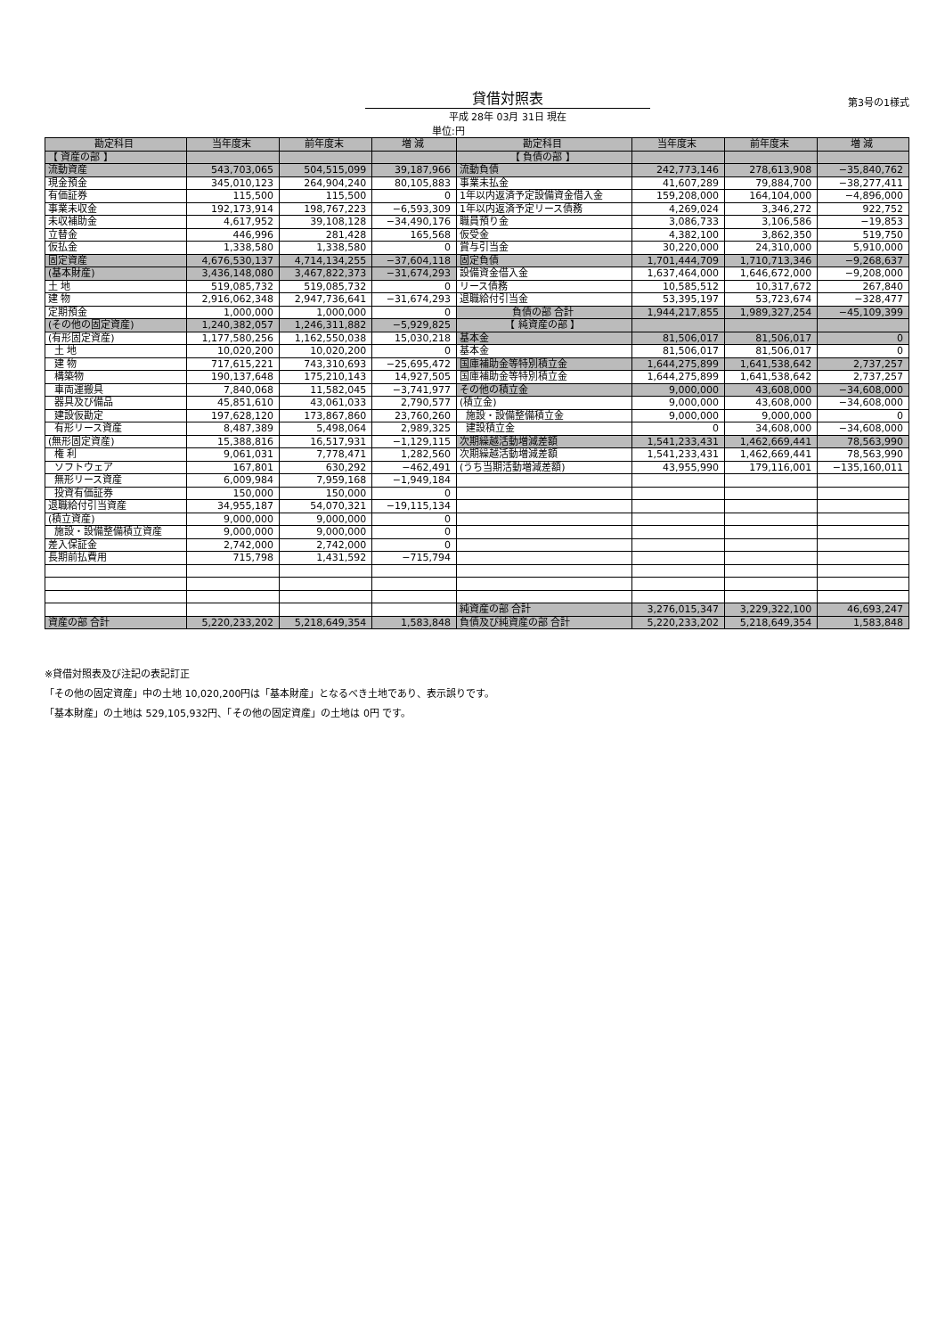貸借対照表
第3号の1様式
平成 28年 03月 31日 現在
単位:円
| 勘定科目 | 当年度末 | 前年度末 | 増 減 | 勘定科目 | 当年度末 | 前年度末 | 増 減 |
| --- | --- | --- | --- | --- | --- | --- | --- |
| 【 資産の部 】 | | | | 【 負債の部 】 | | | |
| 流動資産 | 543,703,065 | 504,515,099 | 39,187,966 | 流動負債 | 242,773,146 | 278,613,908 | −35,840,762 |
| 現金預金 | 345,010,123 | 264,904,240 | 80,105,883 | 事業未払金 | 41,607,289 | 79,884,700 | −38,277,411 |
| 有価証券 | 115,500 | 115,500 | 0 | 1年以内返済予定設備資金借入金 | 159,208,000 | 164,104,000 | −4,896,000 |
| 事業未収金 | 192,173,914 | 198,767,223 | −6,593,309 | 1年以内返済予定リース債務 | 4,269,024 | 3,346,272 | 922,752 |
| 未収補助金 | 4,617,952 | 39,108,128 | −34,490,176 | 職員預り金 | 3,086,733 | 3,106,586 | −19,853 |
| 立替金 | 446,996 | 281,428 | 165,568 | 仮受金 | 4,382,100 | 3,862,350 | 519,750 |
| 仮払金 | 1,338,580 | 1,338,580 | 0 | 賞与引当金 | 30,220,000 | 24,310,000 | 5,910,000 |
| 固定資産 | 4,676,530,137 | 4,714,134,255 | −37,604,118 | 固定負債 | 1,701,444,709 | 1,710,713,346 | −9,268,637 |
| (基本財産) | 3,436,148,080 | 3,467,822,373 | −31,674,293 | 設備資金借入金 | 1,637,464,000 | 1,646,672,000 | −9,208,000 |
| 土 地 | 519,085,732 | 519,085,732 | 0 | リース債務 | 10,585,512 | 10,317,672 | 267,840 |
| 建 物 | 2,916,062,348 | 2,947,736,641 | −31,674,293 | 退職給付引当金 | 53,395,197 | 53,723,674 | −328,477 |
| 定期預金 | 1,000,000 | 1,000,000 | 0 | 負債の部 合計 | 1,944,217,855 | 1,989,327,254 | −45,109,399 |
| (その他の固定資産) | 1,240,382,057 | 1,246,311,882 | −5,929,825 | 【 純資産の部 】 | | | |
| (有形固定資産) | 1,177,580,256 | 1,162,550,038 | 15,030,218 | 基本金 | 81,506,017 | 81,506,017 | 0 |
| 土 地 | 10,020,200 | 10,020,200 | 0 | 基本金 | 81,506,017 | 81,506,017 | 0 |
| 建 物 | 717,615,221 | 743,310,693 | −25,695,472 | 国庫補助金等特別積立金 | 1,644,275,899 | 1,641,538,642 | 2,737,257 |
| 構築物 | 190,137,648 | 175,210,143 | 14,927,505 | 国庫補助金等特別積立金 | 1,644,275,899 | 1,641,538,642 | 2,737,257 |
| 車両運搬具 | 7,840,068 | 11,582,045 | −3,741,977 | その他の積立金 | 9,000,000 | 43,608,000 | −34,608,000 |
| 器具及び備品 | 45,851,610 | 43,061,033 | 2,790,577 | (積立金) | 9,000,000 | 43,608,000 | −34,608,000 |
| 建設仮勘定 | 197,628,120 | 173,867,860 | 23,760,260 | 施設・設備整備積立金 | 9,000,000 | 9,000,000 | 0 |
| 有形リース資産 | 8,487,389 | 5,498,064 | 2,989,325 | 建設積立金 | 0 | 34,608,000 | −34,608,000 |
| (無形固定資産) | 15,388,816 | 16,517,931 | −1,129,115 | 次期繰越活動増減差額 | 1,541,233,431 | 1,462,669,441 | 78,563,990 |
| 権 利 | 9,061,031 | 7,778,471 | 1,282,560 | 次期繰越活動増減差額 | 1,541,233,431 | 1,462,669,441 | 78,563,990 |
| ソフトウェア | 167,801 | 630,292 | −462,491 | (うち当期活動増減差額) | 43,955,990 | 179,116,001 | −135,160,011 |
| 無形リース資産 | 6,009,984 | 7,959,168 | −1,949,184 | | | | |
| 投資有価証券 | 150,000 | 150,000 | 0 | | | | |
| 退職給付引当資産 | 34,955,187 | 54,070,321 | −19,115,134 | | | | |
| (積立資産) | 9,000,000 | 9,000,000 | 0 | | | | |
| 施設・設備整備積立資産 | 9,000,000 | 9,000,000 | 0 | | | | |
| 差入保証金 | 2,742,000 | 2,742,000 | 0 | | | | |
| 長期前払費用 | 715,798 | 1,431,592 | −715,794 | | | | |
| | | | | 純資産の部 合計 | 3,276,015,347 | 3,229,322,100 | 46,693,247 |
| 資産の部 合計 | 5,220,233,202 | 5,218,649,354 | 1,583,848 | 負債及び純資産の部 合計 | 5,220,233,202 | 5,218,649,354 | 1,583,848 |
※貸借対照表及び注記の表記訂正
「その他の固定資産」中の土地 10,020,200円は「基本財産」となるべき土地であり、表示誤りです。
「基本財産」の土地は 529,105,932円、「その他の固定資産」の土地は 0円 です。